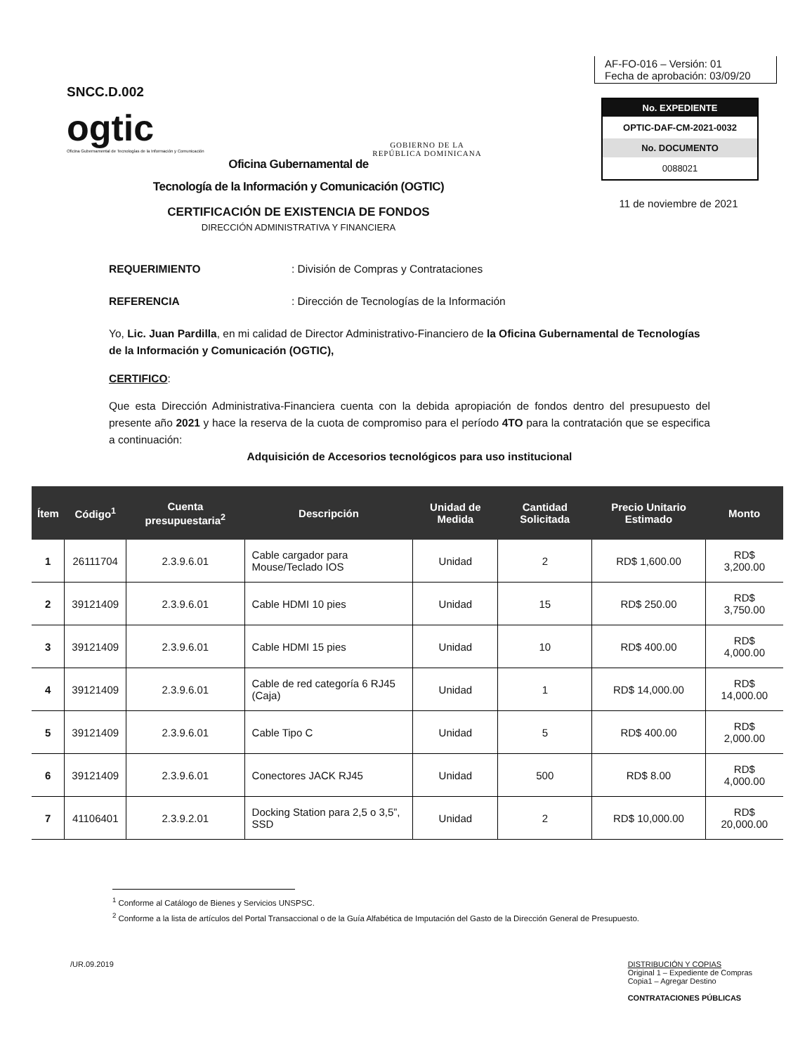SNCC.D.002
ogtic
Oficina Gubernamental de Tecnologías de la Información y Comunicación
GOBIERNO DE LA
REPÚBLICA DOMINICANA
AF-FO-016 – Versión: 01
Fecha de aprobación: 03/09/20
No. EXPEDIENTE
OPTIC-DAF-CM-2021-0032
No. DOCUMENTO
0088021
11 de noviembre de 2021
Oficina Gubernamental de
Tecnología de la Información y Comunicación (OGTIC)
CERTIFICACIÓN DE EXISTENCIA DE FONDOS
DIRECCIÓN ADMINISTRATIVA Y FINANCIERA
REQUERIMIENTO: División de Compras y Contrataciones
REFERENCIA: Dirección de Tecnologías de la Información
Yo, Lic. Juan Pardilla, en mi calidad de Director Administrativo-Financiero de la Oficina Gubernamental de Tecnologías de la Información y Comunicación (OGTIC),
CERTIFICO:
Que esta Dirección Administrativa-Financiera cuenta con la debida apropiación de fondos dentro del presupuesto del presente año 2021 y hace la reserva de la cuota de compromiso para el período 4TO para la contratación que se especifica a continuación:
Adquisición de Accesorios tecnológicos para uso institucional
| Ítem | Código<sup>1</sup> | Cuenta presupuestaria<sup>2</sup> | Descripción | Unidad de Medida | Cantidad Solicitada | Precio Unitario Estimado | Monto |
| --- | --- | --- | --- | --- | --- | --- | --- |
| 1 | 26111704 | 2.3.9.6.01 | Cable cargador para Mouse/Teclado IOS | Unidad | 2 | RD$ 1,600.00 | RD$ 3,200.00 |
| 2 | 39121409 | 2.3.9.6.01 | Cable HDMI 10 pies | Unidad | 15 | RD$ 250.00 | RD$ 3,750.00 |
| 3 | 39121409 | 2.3.9.6.01 | Cable HDMI 15 pies | Unidad | 10 | RD$ 400.00 | RD$ 4,000.00 |
| 4 | 39121409 | 2.3.9.6.01 | Cable de red categoría 6 RJ45 (Caja) | Unidad | 1 | RD$ 14,000.00 | RD$ 14,000.00 |
| 5 | 39121409 | 2.3.9.6.01 | Cable Tipo C | Unidad | 5 | RD$ 400.00 | RD$ 2,000.00 |
| 6 | 39121409 | 2.3.9.6.01 | Conectores JACK RJ45 | Unidad | 500 | RD$ 8.00 | RD$ 4,000.00 |
| 7 | 41106401 | 2.3.9.2.01 | Docking Station para 2,5 o 3,5”, SSD | Unidad | 2 | RD$ 10,000.00 | RD$ 20,000.00 |
<sup>1</sup> Conforme al Catálogo de Bienes y Servicios UNSPSC.
<sup>2</sup> Conforme a la lista de artículos del Portal Transaccional o de la Guía Alfabética de Imputación del Gasto de la Dirección General de Presupuesto.
/UR.09.2019 DISTRIBUCIÓN Y COPIAS
Original 1 – Expediente de Compras
Copia1 – Agregar Destino
CONTRATACIONES PÚBLICAS